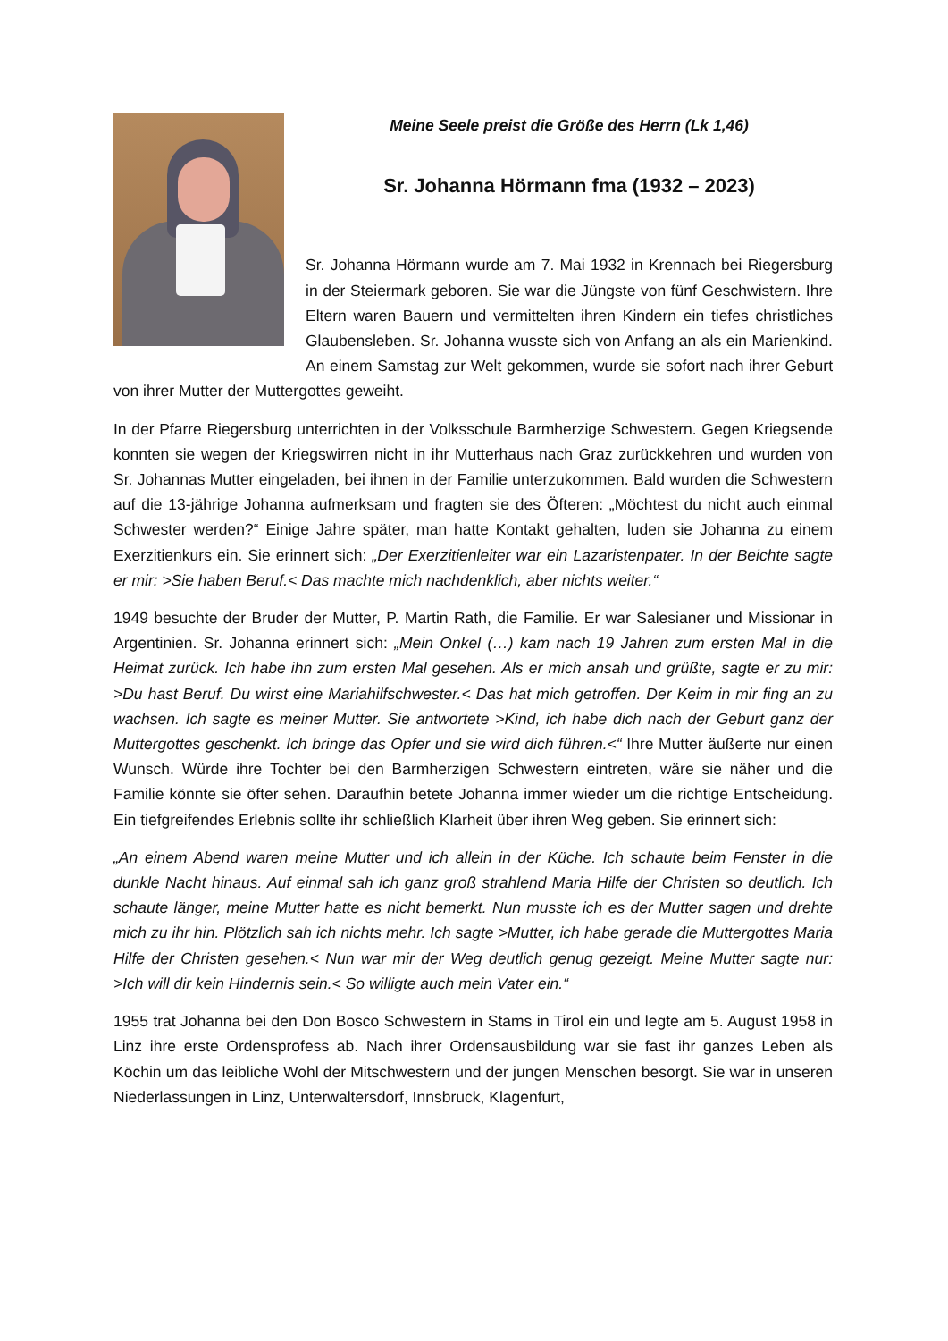Meine Seele preist die Größe des Herrn (Lk 1,46)
Sr. Johanna Hörmann fma (1932 – 2023)
Sr. Johanna Hörmann wurde am 7. Mai 1932 in Krennach bei Riegersburg in der Steiermark geboren. Sie war die Jüngste von fünf Geschwistern. Ihre Eltern waren Bauern und vermittelten ihren Kindern ein tiefes christliches Glaubensleben. Sr. Johanna wusste sich von Anfang an als ein Marienkind. An einem Samstag zur Welt gekommen, wurde sie sofort nach ihrer Geburt von ihrer Mutter der Muttergottes geweiht.
In der Pfarre Riegersburg unterrichten in der Volksschule Barmherzige Schwestern. Gegen Kriegsende konnten sie wegen der Kriegswirren nicht in ihr Mutterhaus nach Graz zurückkehren und wurden von Sr. Johannas Mutter eingeladen, bei ihnen in der Familie unterzukommen. Bald wurden die Schwestern auf die 13-jährige Johanna aufmerksam und fragten sie des Öfteren: „Möchtest du nicht auch einmal Schwester werden?“ Einige Jahre später, man hatte Kontakt gehalten, luden sie Johanna zu einem Exerzitienkurs ein. Sie erinnert sich: „Der Exerzitienleiter war ein Lazaristenpater. In der Beichte sagte er mir: >Sie haben Beruf.< Das machte mich nachdenklich, aber nichts weiter.“
1949 besuchte der Bruder der Mutter, P. Martin Rath, die Familie. Er war Salesianer und Missionar in Argentinien. Sr. Johanna erinnert sich: „Mein Onkel (…) kam nach 19 Jahren zum ersten Mal in die Heimat zurück. Ich habe ihn zum ersten Mal gesehen. Als er mich ansah und grüßte, sagte er zu mir: >Du hast Beruf. Du wirst eine Mariahilfschwester.< Das hat mich getroffen. Der Keim in mir fing an zu wachsen. Ich sagte es meiner Mutter. Sie antwortete >Kind, ich habe dich nach der Geburt ganz der Muttergottes geschenkt. Ich bringe das Opfer und sie wird dich führen.<“ Ihre Mutter äußerte nur einen Wunsch. Würde ihre Tochter bei den Barmherzigen Schwestern eintreten, wäre sie näher und die Familie könnte sie öfter sehen. Daraufhin betete Johanna immer wieder um die richtige Entscheidung. Ein tiefgreifendes Erlebnis sollte ihr schließlich Klarheit über ihren Weg geben. Sie erinnert sich:
„An einem Abend waren meine Mutter und ich allein in der Küche. Ich schaute beim Fenster in die dunkle Nacht hinaus. Auf einmal sah ich ganz groß strahlend Maria Hilfe der Christen so deutlich. Ich schaute länger, meine Mutter hatte es nicht bemerkt. Nun musste ich es der Mutter sagen und drehte mich zu ihr hin. Plötzlich sah ich nichts mehr. Ich sagte >Mutter, ich habe gerade die Muttergottes Maria Hilfe der Christen gesehen.< Nun war mir der Weg deutlich genug gezeigt. Meine Mutter sagte nur: >Ich will dir kein Hindernis sein.< So willigte auch mein Vater ein.“
1955 trat Johanna bei den Don Bosco Schwestern in Stams in Tirol ein und legte am 5. August 1958 in Linz ihre erste Ordensprofess ab. Nach ihrer Ordensausbildung war sie fast ihr ganzes Leben als Köchin um das leibliche Wohl der Mitschwestern und der jungen Menschen besorgt. Sie war in unseren Niederlassungen in Linz, Unterwaltersdorf, Innsbruck, Klagenfurt,